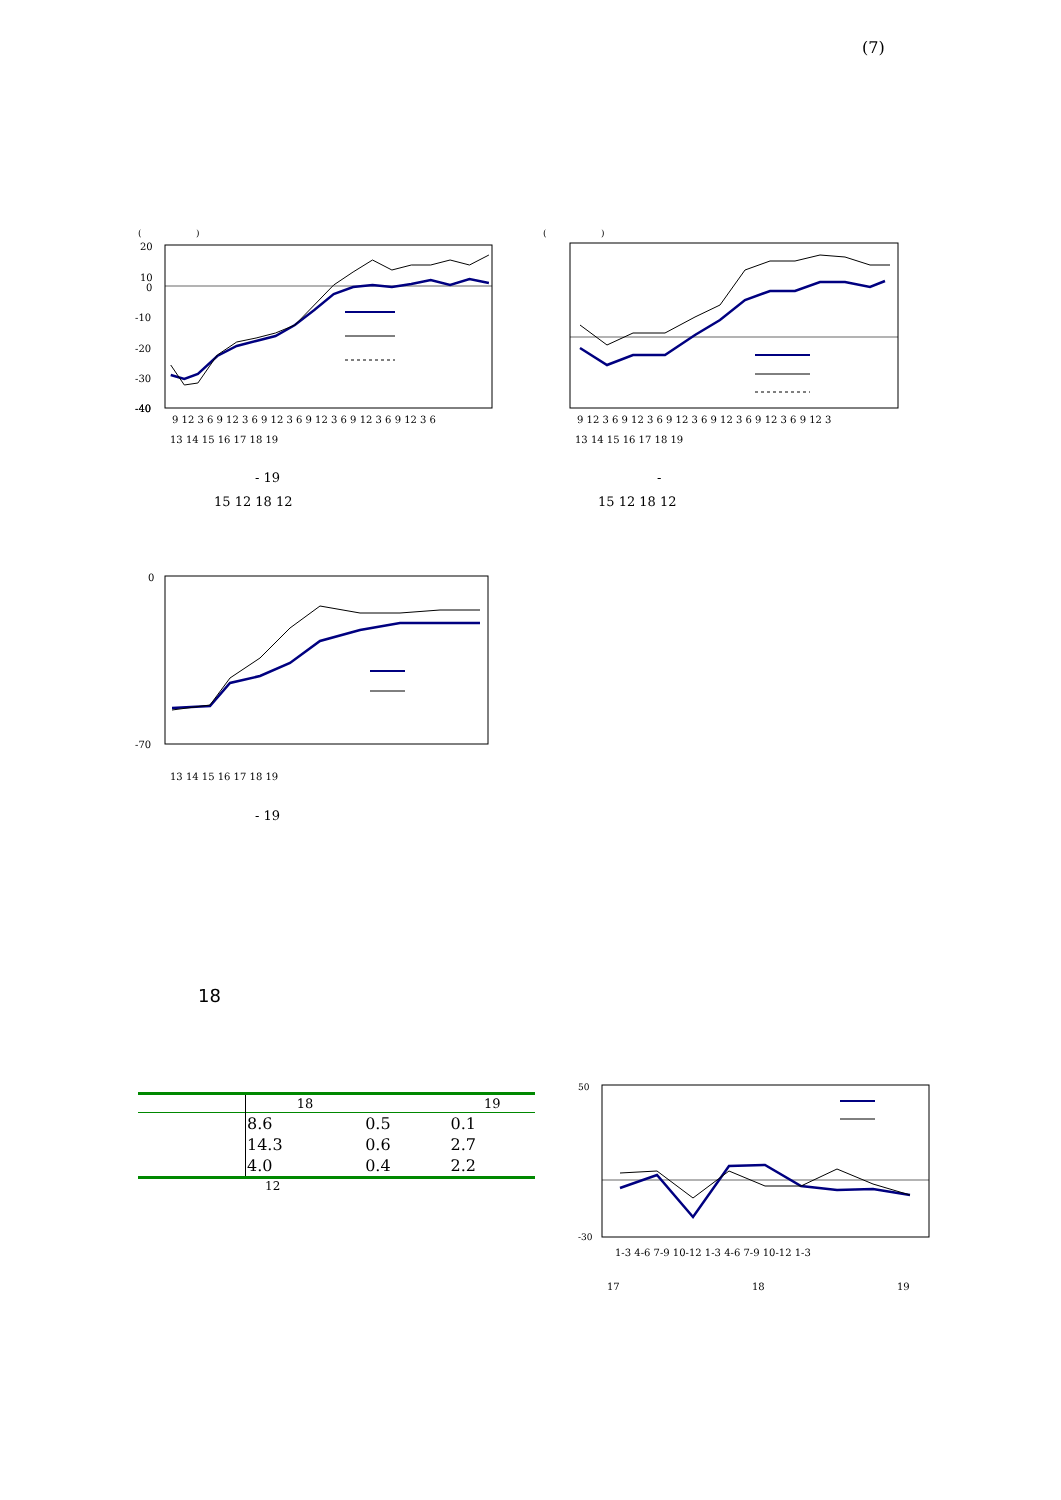(7)
(
)
20
10
0
-10
-20
-30
-40
-40
9 12 3 6 9 12 3 6 9 12 3 6 9 12 3 6 9 12 3 6 9 12 3 6
13 14 15 16 17 18 19
- 19
15 12 18 12
(
)
9 12 3 6 9 12 3 6 9 12 3 6 9 12 3 6 9 12 3 6 9 12 3
13 14 15 16 17 18 19
-
15 12 18 12
0
-70
13 14 15 16 17 18 19
- 19
18
| | 18 | | 19 |
| --- | --- | --- | --- |
| | 8.6 | 0.5 | 0.1 |
| | 14.3 | 0.6 | 2.7 |
| | 4.0 | 0.4 | 2.2 |
12
50
-30
1-3 4-6 7-9 10-12 1-3 4-6 7-9 10-12 1-3
17
18
19